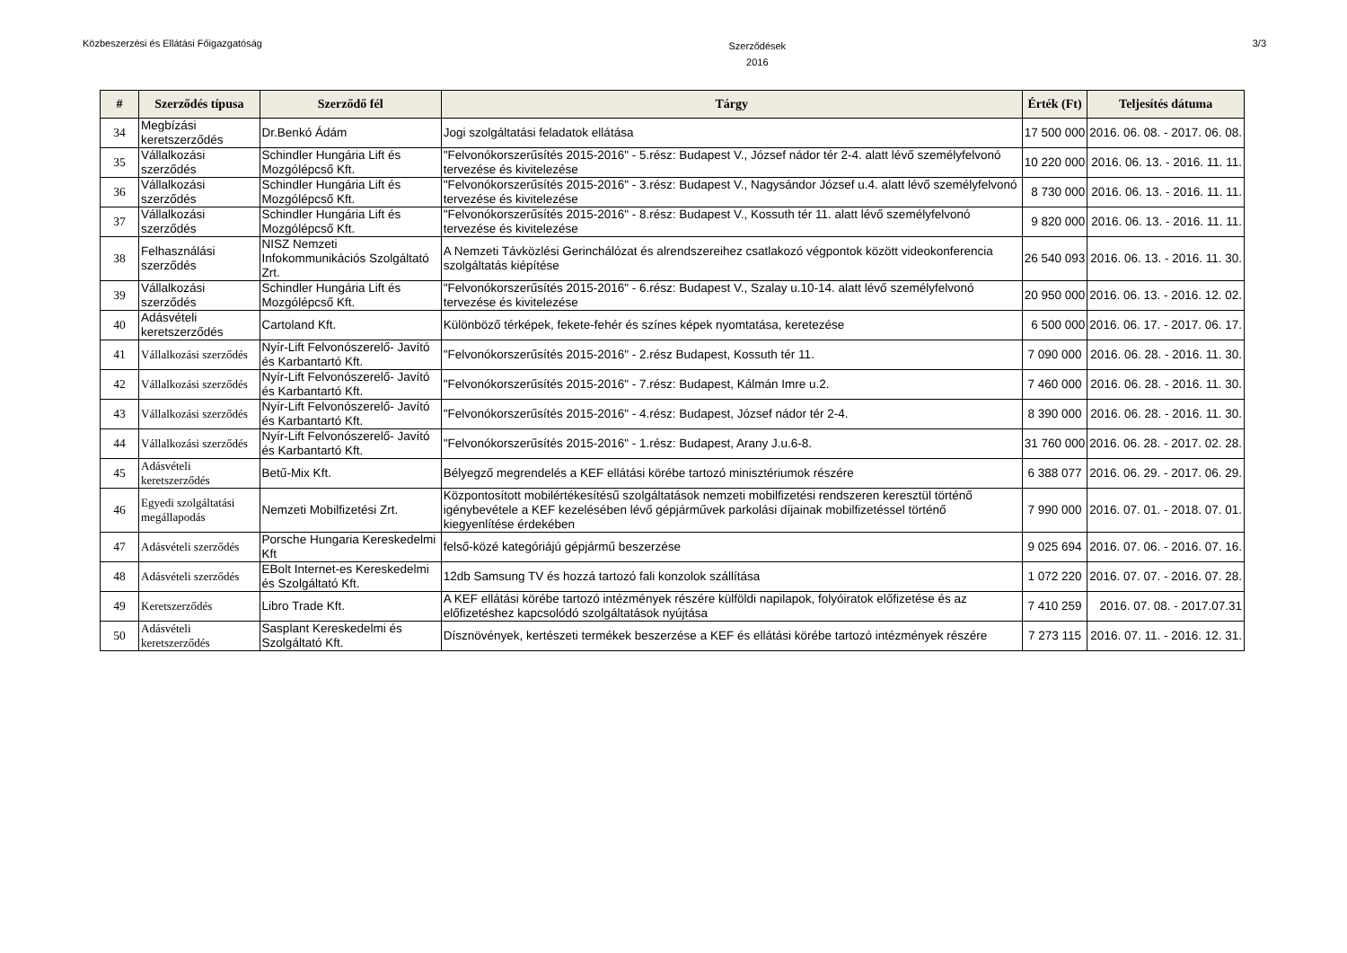Közbeszerzési és Ellátási Főigazgatóság
Szerződések
2016
3/3
| # | Szerződés típusa | Szerződő fél | Tárgy | Érték (Ft) | Teljesítés dátuma |
| --- | --- | --- | --- | --- | --- |
| 34 | Megbízási keretszerződés | Dr.Benkó Ádám | Jogi szolgáltatási feladatok ellátása | 17 500 000 | 2016. 06. 08. - 2017. 06. 08. |
| 35 | Vállalkozási szerződés | Schindler Hungária Lift és Mozgólépcső Kft. | "Felvonókorszerűsítés 2015-2016" - 5.rész: Budapest V., József nádor tér 2-4. alatt lévő személyfelvonó tervezése és kivitelezése | 10 220 000 | 2016. 06. 13. - 2016. 11. 11. |
| 36 | Vállalkozási szerződés | Schindler Hungária Lift és Mozgólépcső Kft. | "Felvonókorszerűsítés 2015-2016" - 3.rész: Budapest V., Nagysándor József u.4. alatt lévő személyfelvonó tervezése és kivitelezése | 8 730 000 | 2016. 06. 13. - 2016. 11. 11. |
| 37 | Vállalkozási szerződés | Schindler Hungária Lift és Mozgólépcső Kft. | "Felvonókorszerűsítés 2015-2016" - 8.rész: Budapest V., Kossuth tér 11. alatt lévő személyfelvonó tervezése és kivitelezése | 9 820 000 | 2016. 06. 13. - 2016. 11. 11. |
| 38 | Felhasználási szerződés | NISZ Nemzeti Infokommunikációs Szolgáltató Zrt. | A Nemzeti Távközlési Gerinchálózat és alrendszereihez csatlakozó végpontok között videokonferencia szolgáltatás kiépítése | 26 540 093 | 2016. 06. 13. - 2016. 11. 30. |
| 39 | Vállalkozási szerződés | Schindler Hungária Lift és Mozgólépcső Kft. | "Felvonókorszerűsítés 2015-2016" - 6.rész: Budapest V., Szalay u.10-14. alatt lévő személyfelvonó tervezése és kivitelezése | 20 950 000 | 2016. 06. 13. - 2016. 12. 02. |
| 40 | Adásvételi keretszerződés | Cartoland Kft. | Különböző térképek, fekete-fehér és színes képek nyomtatása, keretezése | 6 500 000 | 2016. 06. 17. - 2017. 06. 17. |
| 41 | Vállalkozási szerződés | Nyír-Lift Felvonószerelő- Javító és Karbantartó Kft. | "Felvonókorszerűsítés 2015-2016" - 2.rész Budapest, Kossuth tér 11. | 7 090 000 | 2016. 06. 28. - 2016. 11. 30. |
| 42 | Vállalkozási szerződés | Nyír-Lift Felvonószerelő- Javító és Karbantartó Kft. | "Felvonókorszerűsítés 2015-2016" - 7.rész: Budapest, Kálmán Imre u.2. | 7 460 000 | 2016. 06. 28. - 2016. 11. 30. |
| 43 | Vállalkozási szerződés | Nyír-Lift Felvonószerelő- Javító és Karbantartó Kft. | "Felvonókorszerűsítés 2015-2016" - 4.rész: Budapest, József nádor tér 2-4. | 8 390 000 | 2016. 06. 28. - 2016. 11. 30. |
| 44 | Vállalkozási szerződés | Nyír-Lift Felvonószerelő- Javító és Karbantartó Kft. | "Felvonókorszerűsítés 2015-2016" - 1.rész: Budapest, Arany J.u.6-8. | 31 760 000 | 2016. 06. 28. - 2017. 02. 28. |
| 45 | Adásvételi keretszerződés | Betű-Mix Kft. | Bélyegző megrendelés a KEF ellátási körébe tartozó minisztériumok részére | 6 388 077 | 2016. 06. 29. - 2017. 06. 29. |
| 46 | Egyedi szolgáltatási megállapodás | Nemzeti Mobilfizetési Zrt. | Központosított mobilértékesítésű szolgáltatások nemzeti mobilfizetési rendszeren keresztül történő igénybevétele a KEF kezelésében lévő gépjárművek parkolási díjainak mobilfizetéssel történő kiegyenlítése érdekében | 7 990 000 | 2016. 07. 01. - 2018. 07. 01. |
| 47 | Adásvételi szerződés | Porsche Hungaria Kereskedelmi Kft | felső-közé kategóriájú gépjármű beszerzése | 9 025 694 | 2016. 07. 06. - 2016. 07. 16. |
| 48 | Adásvételi szerződés | EBolt Internet-es Kereskedelmi és Szolgáltató Kft. | 12db Samsung TV és hozzá tartozó fali konzolok szállítása | 1 072 220 | 2016. 07. 07. - 2016. 07. 28. |
| 49 | Keretszerződés | Libro Trade Kft. | A KEF ellátási körébe tartozó intézmények részére külföldi napilapok, folyóiratok előfizetése és az előfizetéshez kapcsolódó szolgáltatások nyújtása | 7 410 259 | 2016. 07. 08. - 2017.07.31 |
| 50 | Adásvételi keretszerződés | Sasplant Kereskedelmi és Szolgáltató Kft. | Dísznövények, kertészeti termékek beszerzése a KEF és ellátási körébe tartozó intézmények részére | 7 273 115 | 2016. 07. 11. - 2016. 12. 31. |